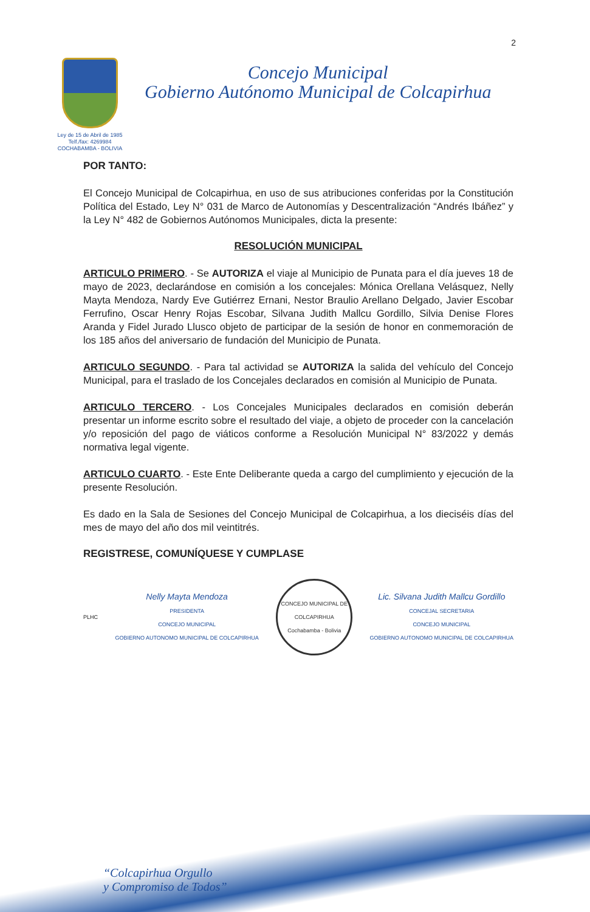2
Ley de 15 de Abril de 1985
Telf./fax: 4269984
COCHABAMBA - BOLIVIA
Concejo Municipal
Gobierno Autónomo Municipal de Colcapirhua
POR TANTO:
El Concejo Municipal de Colcapirhua, en uso de sus atribuciones conferidas por la Constitución Política del Estado, Ley N° 031 de Marco de Autonomías y Descentralización “Andrés Ibáñez” y la Ley N° 482 de Gobiernos Autónomos Municipales, dicta la presente:
RESOLUCIÓN MUNICIPAL
ARTICULO PRIMERO. - Se AUTORIZA el viaje al Municipio de Punata para el día jueves 18 de mayo de 2023, declarándose en comisión a los concejales: Mónica Orellana Velásquez, Nelly Mayta Mendoza, Nardy Eve Gutiérrez Ernani, Nestor Braulio Arellano Delgado, Javier Escobar Ferrufino, Oscar Henry Rojas Escobar, Silvana Judith Mallcu Gordillo, Silvia Denise Flores Aranda y Fidel Jurado Llusco objeto de participar de la sesión de honor en conmemoración de los 185 años del aniversario de fundación del Municipio de Punata.
ARTICULO SEGUNDO. - Para tal actividad se AUTORIZA la salida del vehículo del Concejo Municipal, para el traslado de los Concejales declarados en comisión al Municipio de Punata.
ARTICULO TERCERO. - Los Concejales Municipales declarados en comisión deberán presentar un informe escrito sobre el resultado del viaje, a objeto de proceder con la cancelación y/o reposición del pago de viáticos conforme a Resolución Municipal N° 83/2022 y demás normativa legal vigente.
ARTICULO CUARTO. - Este Ente Deliberante queda a cargo del cumplimiento y ejecución de la presente Resolución.
Es dado en la Sala de Sesiones del Concejo Municipal de Colcapirhua, a los dieciséis días del mes de mayo del año dos mil veintitrés.
REGISTRESE, COMUNÍQUESE Y CUMPLASE
PLHC
Nelly Mayta Mendoza
PRESIDENTA
CONCEJO MUNICIPAL
GOBIERNO AUTONOMO MUNICIPAL DE COLCAPIRHUA
CONCEJO MUNICIPAL DE COLCAPIRHUA
Cochabamba - Bolivia
Lic. Silvana Judith Mallcu Gordillo
CONCEJAL SECRETARIA
CONCEJO MUNICIPAL
GOBIERNO AUTONOMO MUNICIPAL DE COLCAPIRHUA
“Colcapirhua Orgullo
y Compromiso de Todos”